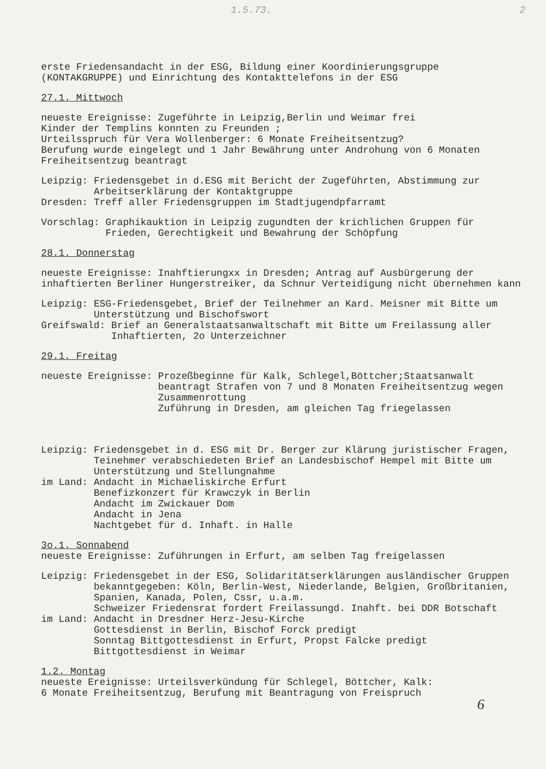1.5.73. 2
erste Friedensandacht in der ESG, Bildung einer Koordinierungsgruppe (KONTAKGRUPPE) und Einrichtung des Kontakttelefons in der ESG
27.1. Mittwoch
neueste Ereignisse: Zugeführte in Leipzig,Berlin und Weimar frei
Kinder der Templins konnten zu Freunden ;
Urteilsspruch für Vera Wollenberger: 6 Monate Freiheitsentzug?
Berufung wurde eingelegt und 1 Jahr Bewährung unter Androhung von 6 Monaten Freiheitsentzug beantragt
Leipzig: Friedensgebet in d.ESG mit Bericht der Zugeführten, Abstimmung zur Arbeitserklärung der Kontaktgruppe
Dresden: Treff aller Friedensgruppen im Stadtjugendpfarramt
Vorschlag: Graphikauktion in Leipzig zugundten der krichlichen Gruppen für Frieden, Gerechtigkeit und Bewahrung der Schöpfung
28.1. Donnerstag
neueste Ereignisse: Inahftierungxx in Dresden; Antrag auf Ausbürgerung der inhaftierten Berliner Hungerstreiker, da Schnur Verteidigung nicht übernehmen kann
Leipzig: ESG-Friedensgebet, Brief der Teilnehmer an Kard. Meisner mit Bitte um Unterstützung und Bischofswort
Greifswald: Brief an Generalstaatsanwaltschaft mit Bitte um Freilassung aller Inhaftierten, 2o Unterzeichner
29.1. Freitag
neueste Ereignisse: Prozeßbeginne für Kalk, Schlegel,Böttcher;Staatsanwalt beantragt Strafen von 7 und 8 Monaten Freiheitsentzug wegen Zusammenrottung
Zuführung in Dresden, am gleichen Tag friegelassen
Leipzig: Friedensgebet in d. ESG mit Dr. Berger zur Klärung juristischer Fragen, Teinehmer verabschiedeten Brief an Landesbischof Hempel mit Bitte um Unterstützung und Stellungnahme
im Land: Andacht in Michaeliskirche Erfurt
Benefizkonzert für Krawczyk in Berlin
Andacht im Zwickauer Dom
Andacht in Jena
Nachtgebet für d. Inhaft. in Halle
3o.1. Sonnabend
neueste Ereignisse: Zuführungen in Erfurt, am selben Tag freigelassen
Leipzig: Friedensgebet in der ESG, Solidaritätserklärungen ausländischer Gruppen bekanntgegeben: Köln, Berlin-West, Niederlande, Belgien, Großbritanien, Spanien, Kanada, Polen, Cssr, u.a.m.
Schweizer Friedensrat fordert Freilassungd. Inahft. bei DDR Botschaft
im Land: Andacht in Dresdner Herz-Jesu-Kirche
Gottesdienst in Berlin, Bischof Forck predigt
Sonntag Bittgottesdienst in Erfurt, Propst Falcke predigt
Bittgottesdienst in Weimar
1.2. Montag
neueste Ereignisse: Urteilsverkündung für Schlegel, Böttcher, Kalk:
6 Monate Freiheitsentzug, Berufung mit Beantragung von Freispruch
6